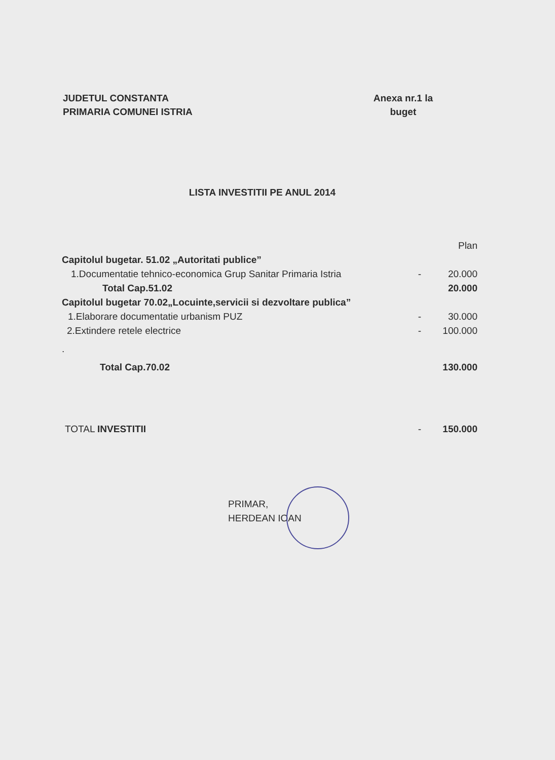JUDETUL CONSTANTA
PRIMARIA COMUNEI ISTRIA
Anexa nr.1 la
buget
LISTA INVESTITII PE ANUL 2014
| | | Plan |
| Capitolul bugetar. 51.02 „Autoritati publice” | | |
| 1.Documentatie tehnico-economica Grup Sanitar Primaria Istria | - | 20.000 |
| Total Cap.51.02 | | 20.000 |
| Capitolul bugetar 70.02„Locuinte,servicii si dezvoltare publica” | | |
| 1.Elaborare documentatie urbanism PUZ | - | 30.000 |
| 2.Extindere retele electrice | - | 100.000 |
| . | | |
| Total Cap.70.02 | | 130.000 |
| TOTAL INVESTITII | - | 150.000 |
PRIMAR,
HERDEAN IOAN